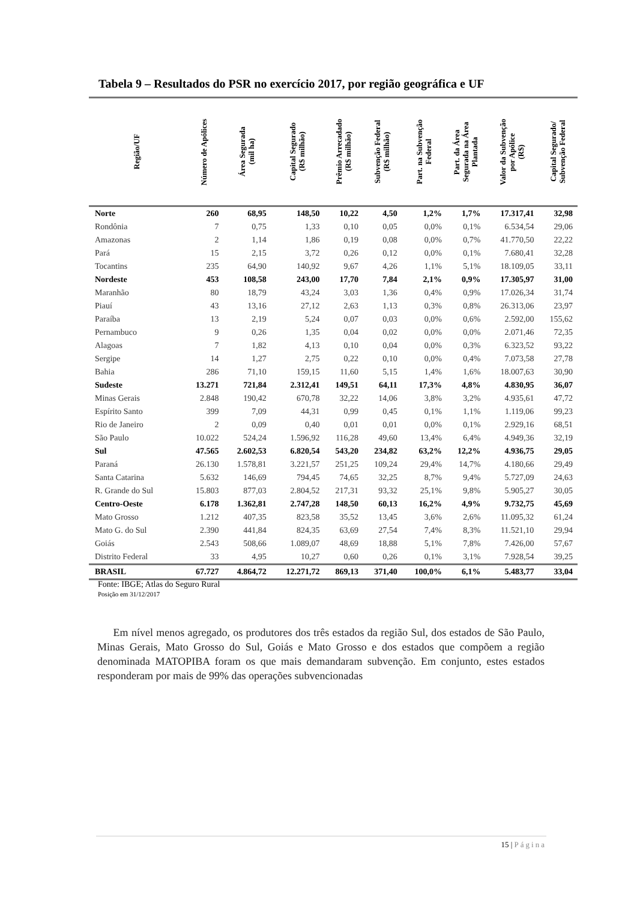Tabela 9 – Resultados do PSR no exercício 2017, por região geográfica e UF
| Região/UF | Número de Apólices | Área Segurada (mil ha) | Capital Segurado (R$ milhão) | Prêmio Arrecadado (R$ milhão) | Subvenção Federal (R$ milhão) | Part. na Subvenção Federal | Part. da Área Segurada na Área Plantada | Valor da Subvenção por Apólice (R$) | Capital Segurado/ Subvenção Federal |
| --- | --- | --- | --- | --- | --- | --- | --- | --- | --- |
| Norte | 260 | 68,95 | 148,50 | 10,22 | 4,50 | 1,2% | 1,7% | 17.317,41 | 32,98 |
| Rondônia | 7 | 0,75 | 1,33 | 0,10 | 0,05 | 0,0% | 0,1% | 6.534,54 | 29,06 |
| Amazonas | 2 | 1,14 | 1,86 | 0,19 | 0,08 | 0,0% | 0,7% | 41.770,50 | 22,22 |
| Pará | 15 | 2,15 | 3,72 | 0,26 | 0,12 | 0,0% | 0,1% | 7.680,41 | 32,28 |
| Tocantins | 235 | 64,90 | 140,92 | 9,67 | 4,26 | 1,1% | 5,1% | 18.109,05 | 33,11 |
| Nordeste | 453 | 108,58 | 243,00 | 17,70 | 7,84 | 2,1% | 0,9% | 17.305,97 | 31,00 |
| Maranhão | 80 | 18,79 | 43,24 | 3,03 | 1,36 | 0,4% | 0,9% | 17.026,34 | 31,74 |
| Piauí | 43 | 13,16 | 27,12 | 2,63 | 1,13 | 0,3% | 0,8% | 26.313,06 | 23,97 |
| Paraíba | 13 | 2,19 | 5,24 | 0,07 | 0,03 | 0,0% | 0,6% | 2.592,00 | 155,62 |
| Pernambuco | 9 | 0,26 | 1,35 | 0,04 | 0,02 | 0,0% | 0,0% | 2.071,46 | 72,35 |
| Alagoas | 7 | 1,82 | 4,13 | 0,10 | 0,04 | 0,0% | 0,3% | 6.323,52 | 93,22 |
| Sergipe | 14 | 1,27 | 2,75 | 0,22 | 0,10 | 0,0% | 0,4% | 7.073,58 | 27,78 |
| Bahia | 286 | 71,10 | 159,15 | 11,60 | 5,15 | 1,4% | 1,6% | 18.007,63 | 30,90 |
| Sudeste | 13.271 | 721,84 | 2.312,41 | 149,51 | 64,11 | 17,3% | 4,8% | 4.830,95 | 36,07 |
| Minas Gerais | 2.848 | 190,42 | 670,78 | 32,22 | 14,06 | 3,8% | 3,2% | 4.935,61 | 47,72 |
| Espírito Santo | 399 | 7,09 | 44,31 | 0,99 | 0,45 | 0,1% | 1,1% | 1.119,06 | 99,23 |
| Rio de Janeiro | 2 | 0,09 | 0,40 | 0,01 | 0,01 | 0,0% | 0,1% | 2.929,16 | 68,51 |
| São Paulo | 10.022 | 524,24 | 1.596,92 | 116,28 | 49,60 | 13,4% | 6,4% | 4.949,36 | 32,19 |
| Sul | 47.565 | 2.602,53 | 6.820,54 | 543,20 | 234,82 | 63,2% | 12,2% | 4.936,75 | 29,05 |
| Paraná | 26.130 | 1.578,81 | 3.221,57 | 251,25 | 109,24 | 29,4% | 14,7% | 4.180,66 | 29,49 |
| Santa Catarina | 5.632 | 146,69 | 794,45 | 74,65 | 32,25 | 8,7% | 9,4% | 5.727,09 | 24,63 |
| R. Grande do Sul | 15.803 | 877,03 | 2.804,52 | 217,31 | 93,32 | 25,1% | 9,8% | 5.905,27 | 30,05 |
| Centro-Oeste | 6.178 | 1.362,81 | 2.747,28 | 148,50 | 60,13 | 16,2% | 4,9% | 9.732,75 | 45,69 |
| Mato Grosso | 1.212 | 407,35 | 823,58 | 35,52 | 13,45 | 3,6% | 2,6% | 11.095,32 | 61,24 |
| Mato G. do Sul | 2.390 | 441,84 | 824,35 | 63,69 | 27,54 | 7,4% | 8,3% | 11.521,10 | 29,94 |
| Goiás | 2.543 | 508,66 | 1.089,07 | 48,69 | 18,88 | 5,1% | 7,8% | 7.426,00 | 57,67 |
| Distrito Federal | 33 | 4,95 | 10,27 | 0,60 | 0,26 | 0,1% | 3,1% | 7.928,54 | 39,25 |
| BRASIL | 67.727 | 4.864,72 | 12.271,72 | 869,13 | 371,40 | 100,0% | 6,1% | 5.483,77 | 33,04 |
Fonte: IBGE; Atlas do Seguro Rural
Posição em 31/12/2017
Em nível menos agregado, os produtores dos três estados da região Sul, dos estados de São Paulo, Minas Gerais, Mato Grosso do Sul, Goiás e Mato Grosso e dos estados que compõem a região denominada MATOPIBA foram os que mais demandaram subvenção. Em conjunto, estes estados responderam por mais de 99% das operações subvencionadas
15 | Página